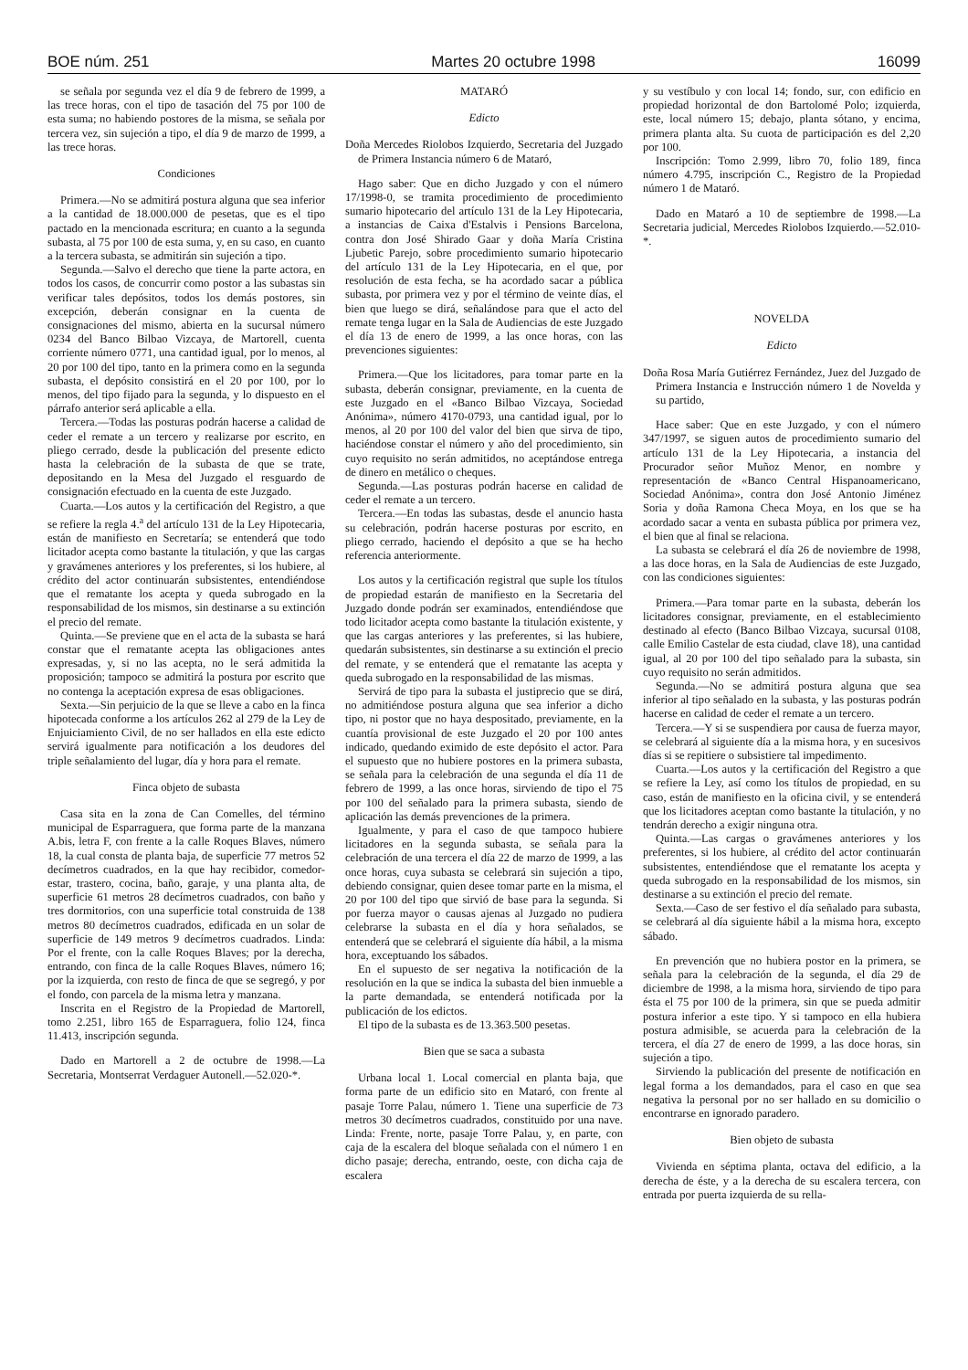BOE núm. 251 Martes 20 octubre 1998 16099
se señala por segunda vez el día 9 de febrero de 1999, a las trece horas, con el tipo de tasación del 75 por 100 de esta suma; no habiendo postores de la misma, se señala por tercera vez, sin sujeción a tipo, el día 9 de marzo de 1999, a las trece horas.
Condiciones
Primera.—No se admitirá postura alguna que sea inferior a la cantidad de 18.000.000 de pesetas, que es el tipo pactado en la mencionada escritura; en cuanto a la segunda subasta, al 75 por 100 de esta suma, y, en su caso, en cuanto a la tercera subasta, se admitirán sin sujeción a tipo.
Segunda.—Salvo el derecho que tiene la parte actora, en todos los casos, de concurrir como postor a las subastas sin verificar tales depósitos, todos los demás postores, sin excepción, deberán consignar en la cuenta de consignaciones del mismo, abierta en la sucursal número 0234 del Banco Bilbao Vizcaya, de Martorell, cuenta corriente número 0771, una cantidad igual, por lo menos, al 20 por 100 del tipo, tanto en la primera como en la segunda subasta, el depósito consistirá en el 20 por 100, por lo menos, del tipo fijado para la segunda, y lo dispuesto en el párrafo anterior será aplicable a ella.
Tercera.—Todas las posturas podrán hacerse a calidad de ceder el remate a un tercero y realizarse por escrito, en pliego cerrado, desde la publicación del presente edicto hasta la celebración de la subasta de que se trate, depositando en la Mesa del Juzgado el resguardo de consignación efectuado en la cuenta de este Juzgado.
Cuarta.—Los autos y la certificación del Registro, a que se refiere la regla 4.<sup>a</sup> del artículo 131 de la Ley Hipotecaria, están de manifiesto en Secretaría; se entenderá que todo licitador acepta como bastante la titulación, y que las cargas y gravámenes anteriores y los preferentes, si los hubiere, al crédito del actor continuarán subsistentes, entendiéndose que el rematante los acepta y queda subrogado en la responsabilidad de los mismos, sin destinarse a su extinción el precio del remate.
Quinta.—Se previene que en el acta de la subasta se hará constar que el rematante acepta las obligaciones antes expresadas, y, si no las acepta, no le será admitida la proposición; tampoco se admitirá la postura por escrito que no contenga la aceptación expresa de esas obligaciones.
Sexta.—Sin perjuicio de la que se lleve a cabo en la finca hipotecada conforme a los artículos 262 al 279 de la Ley de Enjuiciamiento Civil, de no ser hallados en ella este edicto servirá igualmente para notificación a los deudores del triple señalamiento del lugar, día y hora para el remate.
Finca objeto de subasta
Casa sita en la zona de Can Comelles, del término municipal de Esparraguera, que forma parte de la manzana A.bis, letra F, con frente a la calle Roques Blaves, número 18, la cual consta de planta baja, de superficie 77 metros 52 decímetros cuadrados, en la que hay recibidor, comedor-estar, trastero, cocina, baño, garaje, y una planta alta, de superficie 61 metros 28 decímetros cuadrados, con baño y tres dormitorios, con una superficie total construida de 138 metros 80 decímetros cuadrados, edificada en un solar de superficie de 149 metros 9 decímetros cuadrados. Linda: Por el frente, con la calle Roques Blaves; por la derecha, entrando, con finca de la calle Roques Blaves, número 16; por la izquierda, con resto de finca de que se segregó, y por el fondo, con parcela de la misma letra y manzana.
Inscrita en el Registro de la Propiedad de Martorell, tomo 2.251, libro 165 de Esparraguera, folio 124, finca 11.413, inscripción segunda.
Dado en Martorell a 2 de octubre de 1998.—La Secretaria, Montserrat Verdaguer Autonell.—52.020-*.
MATARÓ
Edicto
Doña Mercedes Riolobos Izquierdo, Secretaria del Juzgado de Primera Instancia número 6 de Mataró,
Hago saber: Que en dicho Juzgado y con el número 17/1998-0, se tramita procedimiento de procedimiento sumario hipotecario del artículo 131 de la Ley Hipotecaria, a instancias de Caixa d'Estalvis i Pensions Barcelona, contra don José Shirado Gaar y doña María Cristina Ljubetic Parejo, sobre procedimiento sumario hipotecario del artículo 131 de la Ley Hipotecaria, en el que, por resolución de esta fecha, se ha acordado sacar a pública subasta, por primera vez y por el término de veinte días, el bien que luego se dirá, señalándose para que el acto del remate tenga lugar en la Sala de Audiencias de este Juzgado el día 13 de enero de 1999, a las once horas, con las prevenciones siguientes:
Primera.—Que los licitadores, para tomar parte en la subasta, deberán consignar, previamente, en la cuenta de este Juzgado en el «Banco Bilbao Vizcaya, Sociedad Anónima», número 4170-0793, una cantidad igual, por lo menos, al 20 por 100 del valor del bien que sirva de tipo, haciéndose constar el número y año del procedimiento, sin cuyo requisito no serán admitidos, no aceptándose entrega de dinero en metálico o cheques.
Segunda.—Las posturas podrán hacerse en calidad de ceder el remate a un tercero.
Tercera.—En todas las subastas, desde el anuncio hasta su celebración, podrán hacerse posturas por escrito, en pliego cerrado, haciendo el depósito a que se ha hecho referencia anteriormente.
Los autos y la certificación registral que suple los títulos de propiedad estarán de manifiesto en la Secretaria del Juzgado donde podrán ser examinados, entendiéndose que todo licitador acepta como bastante la titulación existente, y que las cargas anteriores y las preferentes, si las hubiere, quedarán subsistentes, sin destinarse a su extinción el precio del remate, y se entenderá que el rematante las acepta y queda subrogado en la responsabilidad de las mismas.
Servirá de tipo para la subasta el justiprecio que se dirá, no admitiéndose postura alguna que sea inferior a dicho tipo, ni postor que no haya despositado, previamente, en la cuantía provisional de este Juzgado el 20 por 100 antes indicado, quedando eximido de este depósito el actor. Para el supuesto que no hubiere postores en la primera subasta, se señala para la celebración de una segunda el día 11 de febrero de 1999, a las once horas, sirviendo de tipo el 75 por 100 del señalado para la primera subasta, siendo de aplicación las demás prevenciones de la primera.
Igualmente, y para el caso de que tampoco hubiere licitadores en la segunda subasta, se señala para la celebración de una tercera el día 22 de marzo de 1999, a las once horas, cuya subasta se celebrará sin sujeción a tipo, debiendo consignar, quien desee tomar parte en la misma, el 20 por 100 del tipo que sirvió de base para la segunda. Si por fuerza mayor o causas ajenas al Juzgado no pudiera celebrarse la subasta en el día y hora señalados, se entenderá que se celebrará el siguiente día hábil, a la misma hora, exceptuando los sábados.
En el supuesto de ser negativa la notificación de la resolución en la que se indica la subasta del bien inmueble a la parte demandada, se entenderá notificada por la publicación de los edictos.
El tipo de la subasta es de 13.363.500 pesetas.
Bien que se saca a subasta
Urbana local 1. Local comercial en planta baja, que forma parte de un edificio sito en Mataró, con frente al pasaje Torre Palau, número 1. Tiene una superficie de 73 metros 30 decímetros cuadrados, constituido por una nave. Linda: Frente, norte, pasaje Torre Palau, y, en parte, con caja de la escalera del bloque señalada con el número 1 en dicho pasaje; derecha, entrando, oeste, con dicha caja de escalera
y su vestíbulo y con local 14; fondo, sur, con edificio en propiedad horizontal de don Bartolomé Polo; izquierda, este, local número 15; debajo, planta sótano, y encima, primera planta alta. Su cuota de participación es del 2,20 por 100.
Inscripción: Tomo 2.999, libro 70, folio 189, finca número 4.795, inscripción C., Registro de la Propiedad número 1 de Mataró.
Dado en Mataró a 10 de septiembre de 1998.—La Secretaria judicial, Mercedes Riolobos Izquierdo.—52.010-*.
NOVELDA
Edicto
Doña Rosa María Gutiérrez Fernández, Juez del Juzgado de Primera Instancia e Instrucción número 1 de Novelda y su partido,
Hace saber: Que en este Juzgado, y con el número 347/1997, se siguen autos de procedimiento sumario del artículo 131 de la Ley Hipotecaria, a instancia del Procurador señor Muñoz Menor, en nombre y representación de «Banco Central Hispanoamericano, Sociedad Anónima», contra don José Antonio Jiménez Soria y doña Ramona Checa Moya, en los que se ha acordado sacar a venta en subasta pública por primera vez, el bien que al final se relaciona.
La subasta se celebrará el día 26 de noviembre de 1998, a las doce horas, en la Sala de Audiencias de este Juzgado, con las condiciones siguientes:
Primera.—Para tomar parte en la subasta, deberán los licitadores consignar, previamente, en el establecimiento destinado al efecto (Banco Bilbao Vizcaya, sucursal 0108, calle Emilio Castelar de esta ciudad, clave 18), una cantidad igual, al 20 por 100 del tipo señalado para la subasta, sin cuyo requisito no serán admitidos.
Segunda.—No se admitirá postura alguna que sea inferior al tipo señalado en la subasta, y las posturas podrán hacerse en calidad de ceder el remate a un tercero.
Tercera.—Y si se suspendiera por causa de fuerza mayor, se celebrará al siguiente día a la misma hora, y en sucesivos días si se repitiere o subsistiere tal impedimento.
Cuarta.—Los autos y la certificación del Registro a que se refiere la Ley, así como los títulos de propiedad, en su caso, están de manifiesto en la oficina civil, y se entenderá que los licitadores aceptan como bastante la titulación, y no tendrán derecho a exigir ninguna otra.
Quinta.—Las cargas o gravámenes anteriores y los preferentes, si los hubiere, al crédito del actor continuarán subsistentes, entendiéndose que el rematante los acepta y queda subrogado en la responsabilidad de los mismos, sin destinarse a su extinción el precio del remate.
Sexta.—Caso de ser festivo el día señalado para subasta, se celebrará al día siguiente hábil a la misma hora, excepto sábado.
En prevención que no hubiera postor en la primera, se señala para la celebración de la segunda, el día 29 de diciembre de 1998, a la misma hora, sirviendo de tipo para ésta el 75 por 100 de la primera, sin que se pueda admitir postura inferior a este tipo. Y si tampoco en ella hubiera postura admisible, se acuerda para la celebración de la tercera, el día 27 de enero de 1999, a las doce horas, sin sujeción a tipo.
Sirviendo la publicación del presente de notificación en legal forma a los demandados, para el caso en que sea negativa la personal por no ser hallado en su domicilio o encontrarse en ignorado paradero.
Bien objeto de subasta
Vivienda en séptima planta, octava del edificio, a la derecha de éste, y a la derecha de su escalera tercera, con entrada por puerta izquierda de su rella-